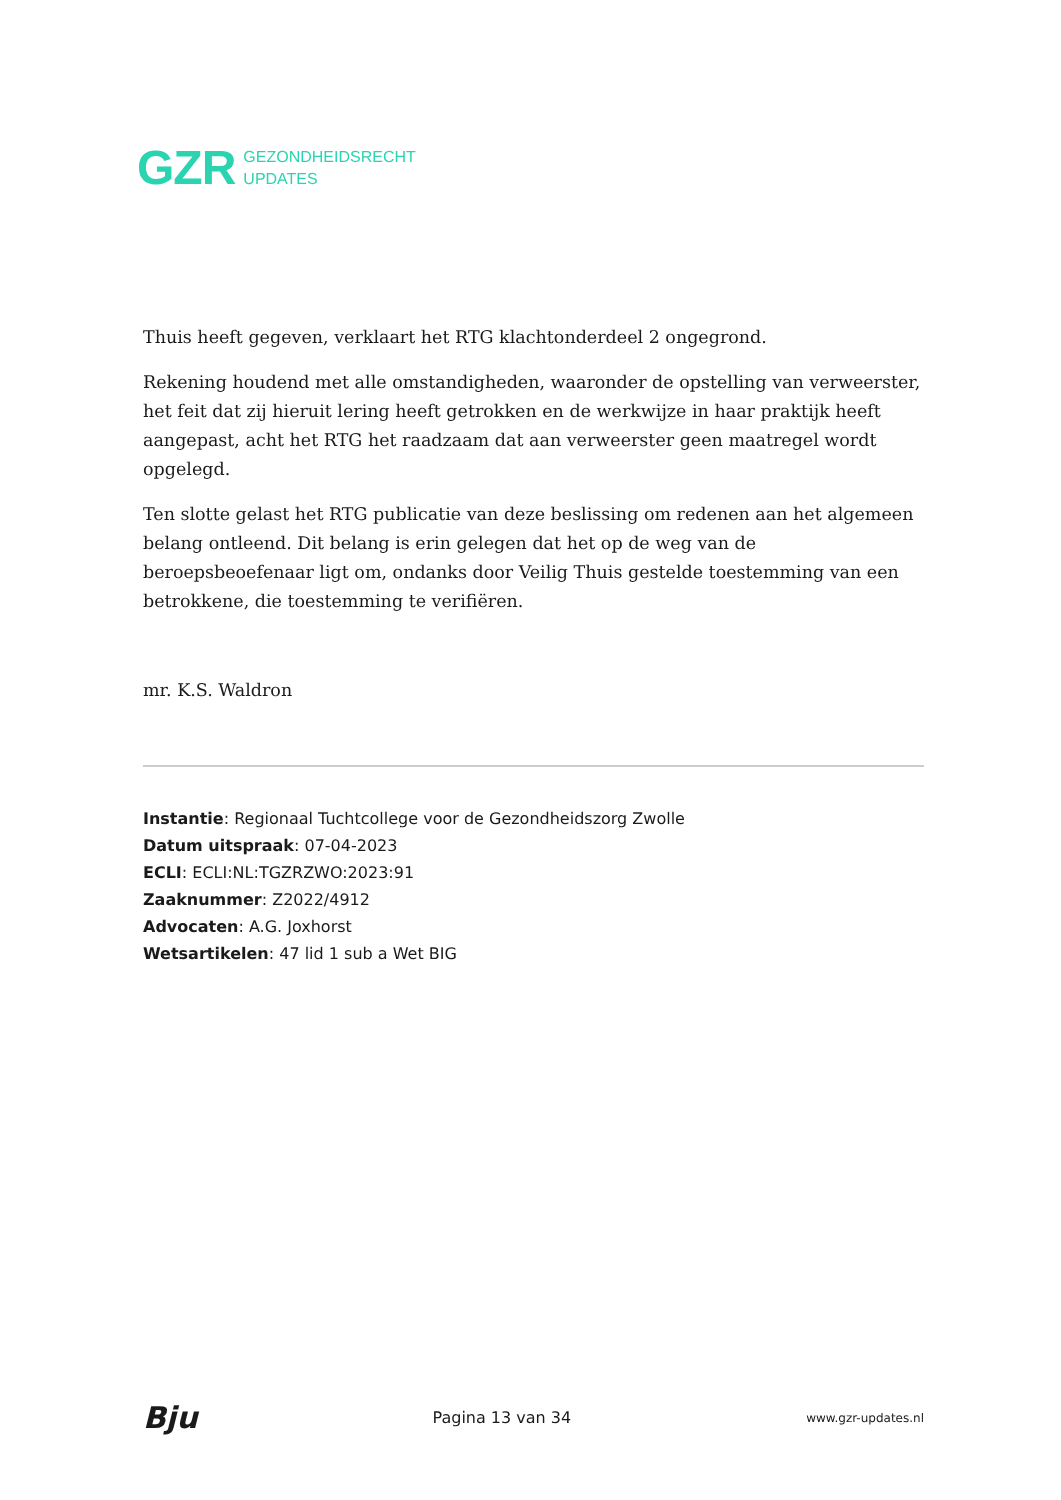GZR
GEZONDHEIDSRECHT
UPDATES
Thuis heeft gegeven, verklaart het RTG klachtonderdeel 2 ongegrond.
Rekening houdend met alle omstandigheden, waaronder de opstelling van verweerster, het feit dat zij hieruit lering heeft getrokken en de werkwijze in haar praktijk heeft aangepast, acht het RTG het raadzaam dat aan verweerster geen maatregel wordt opgelegd.
Ten slotte gelast het RTG publicatie van deze beslissing om redenen aan het algemeen belang ontleend. Dit belang is erin gelegen dat het op de weg van de beroepsbeoefenaar ligt om, ondanks door Veilig Thuis gestelde toestemming van een betrokkene, die toestemming te verifiëren.
mr. K.S. Waldron
Instantie: Regionaal Tuchtcollege voor de Gezondheidszorg Zwolle
Datum uitspraak: 07-04-2023
ECLI: ECLI:NL:TGZRZWO:2023:91
Zaaknummer: Z2022/4912
Advocaten: A.G. Joxhorst
Wetsartikelen: 47 lid 1 sub a Wet BIG
Bju Pagina 13 van 34 www.gzr-updates.nl